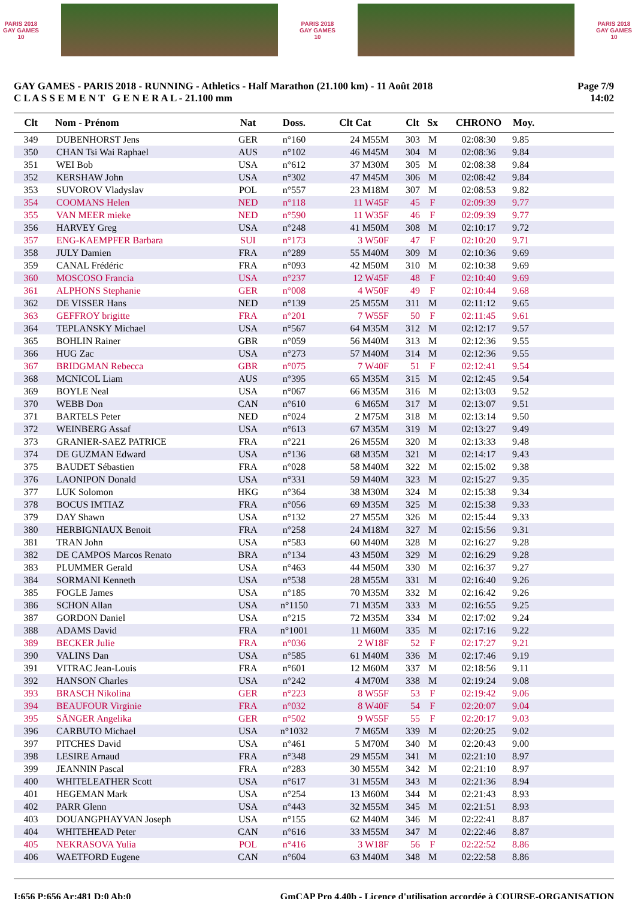PARIS 2018
GAY GAMES 10
PARIS 2018
GAY GAMES 10
PARIS 2018
GAY GAMES 10
GAY GAMES - PARIS 2018 - RUNNING - Athletics - Half Marathon (21.100 km) - 11 Août 2018
C L A S S E M E N T G E N E R A L - 21.100 mm
Page 7/9
14:02
| Clt | Nom - Prénom | Nat | Doss. | Clt Cat | Clt | Sx | CHRONO | Moy. |
| --- | --- | --- | --- | --- | --- | --- | --- | --- |
| 349 | DUBENHORST Jens | GER | n°160 | 24 M55M | 303 | M | 02:08:30 | 9.85 |
| 350 | CHAN Tsi Wai Raphael | AUS | n°102 | 46 M45M | 304 | M | 02:08:36 | 9.84 |
| 351 | WEI Bob | USA | n°612 | 37 M30M | 305 | M | 02:08:38 | 9.84 |
| 352 | KERSHAW John | USA | n°302 | 47 M45M | 306 | M | 02:08:42 | 9.84 |
| 353 | SUVOROV Vladyslav | POL | n°557 | 23 M18M | 307 | M | 02:08:53 | 9.82 |
| 354 | COOMANS Helen | NED | n°118 | 11 W45F | 45 | F | 02:09:39 | 9.77 |
| 355 | VAN MEER mieke | NED | n°590 | 11 W35F | 46 | F | 02:09:39 | 9.77 |
| 356 | HARVEY Greg | USA | n°248 | 41 M50M | 308 | M | 02:10:17 | 9.72 |
| 357 | ENG-KAEMPFER Barbara | SUI | n°173 | 3 W50F | 47 | F | 02:10:20 | 9.71 |
| 358 | JULY Damien | FRA | n°289 | 55 M40M | 309 | M | 02:10:36 | 9.69 |
| 359 | CANAL Frédéric | FRA | n°093 | 42 M50M | 310 | M | 02:10:38 | 9.69 |
| 360 | MOSCOSO Francia | USA | n°237 | 12 W45F | 48 | F | 02:10:40 | 9.69 |
| 361 | ALPHONS Stephanie | GER | n°008 | 4 W50F | 49 | F | 02:10:44 | 9.68 |
| 362 | DE VISSER Hans | NED | n°139 | 25 M55M | 311 | M | 02:11:12 | 9.65 |
| 363 | GEFFROY brigitte | FRA | n°201 | 7 W55F | 50 | F | 02:11:45 | 9.61 |
| 364 | TEPLANSKY Michael | USA | n°567 | 64 M35M | 312 | M | 02:12:17 | 9.57 |
| 365 | BOHLIN Rainer | GBR | n°059 | 56 M40M | 313 | M | 02:12:36 | 9.55 |
| 366 | HUG Zac | USA | n°273 | 57 M40M | 314 | M | 02:12:36 | 9.55 |
| 367 | BRIDGMAN Rebecca | GBR | n°075 | 7 W40F | 51 | F | 02:12:41 | 9.54 |
| 368 | MCNICOL Liam | AUS | n°395 | 65 M35M | 315 | M | 02:12:45 | 9.54 |
| 369 | BOYLE Neal | USA | n°067 | 66 M35M | 316 | M | 02:13:03 | 9.52 |
| 370 | WEBB Don | CAN | n°610 | 6 M65M | 317 | M | 02:13:07 | 9.51 |
| 371 | BARTELS Peter | NED | n°024 | 2 M75M | 318 | M | 02:13:14 | 9.50 |
| 372 | WEINBERG Assaf | USA | n°613 | 67 M35M | 319 | M | 02:13:27 | 9.49 |
| 373 | GRANIER-SAEZ PATRICE | FRA | n°221 | 26 M55M | 320 | M | 02:13:33 | 9.48 |
| 374 | DE GUZMAN Edward | USA | n°136 | 68 M35M | 321 | M | 02:14:17 | 9.43 |
| 375 | BAUDET Sébastien | FRA | n°028 | 58 M40M | 322 | M | 02:15:02 | 9.38 |
| 376 | LAONIPON Donald | USA | n°331 | 59 M40M | 323 | M | 02:15:27 | 9.35 |
| 377 | LUK Solomon | HKG | n°364 | 38 M30M | 324 | M | 02:15:38 | 9.34 |
| 378 | BOCUS IMTIAZ | FRA | n°056 | 69 M35M | 325 | M | 02:15:38 | 9.33 |
| 379 | DAY Shawn | USA | n°132 | 27 M55M | 326 | M | 02:15:44 | 9.33 |
| 380 | HERBIGNIAUX Benoit | FRA | n°258 | 24 M18M | 327 | M | 02:15:56 | 9.31 |
| 381 | TRAN John | USA | n°583 | 60 M40M | 328 | M | 02:16:27 | 9.28 |
| 382 | DE CAMPOS Marcos Renato | BRA | n°134 | 43 M50M | 329 | M | 02:16:29 | 9.28 |
| 383 | PLUMMER Gerald | USA | n°463 | 44 M50M | 330 | M | 02:16:37 | 9.27 |
| 384 | SORMANI Kenneth | USA | n°538 | 28 M55M | 331 | M | 02:16:40 | 9.26 |
| 385 | FOGLE James | USA | n°185 | 70 M35M | 332 | M | 02:16:42 | 9.26 |
| 386 | SCHON Allan | USA | n°1150 | 71 M35M | 333 | M | 02:16:55 | 9.25 |
| 387 | GORDON Daniel | USA | n°215 | 72 M35M | 334 | M | 02:17:02 | 9.24 |
| 388 | ADAMS David | FRA | n°1001 | 11 M60M | 335 | M | 02:17:16 | 9.22 |
| 389 | BECKER Julie | FRA | n°036 | 2 W18F | 52 | F | 02:17:27 | 9.21 |
| 390 | VALINS Dan | USA | n°585 | 61 M40M | 336 | M | 02:17:46 | 9.19 |
| 391 | VITRAC Jean-Louis | FRA | n°601 | 12 M60M | 337 | M | 02:18:56 | 9.11 |
| 392 | HANSON Charles | USA | n°242 | 4 M70M | 338 | M | 02:19:24 | 9.08 |
| 393 | BRASCH Nikolina | GER | n°223 | 8 W55F | 53 | F | 02:19:42 | 9.06 |
| 394 | BEAUFOUR Virginie | FRA | n°032 | 8 W40F | 54 | F | 02:20:07 | 9.04 |
| 395 | SÄNGER Angelika | GER | n°502 | 9 W55F | 55 | F | 02:20:17 | 9.03 |
| 396 | CARBUTO Michael | USA | n°1032 | 7 M65M | 339 | M | 02:20:25 | 9.02 |
| 397 | PITCHES David | USA | n°461 | 5 M70M | 340 | M | 02:20:43 | 9.00 |
| 398 | LESIRE Arnaud | FRA | n°348 | 29 M55M | 341 | M | 02:21:10 | 8.97 |
| 399 | JEANNIN Pascal | FRA | n°283 | 30 M55M | 342 | M | 02:21:10 | 8.97 |
| 400 | WHITELEATHER Scott | USA | n°617 | 31 M55M | 343 | M | 02:21:36 | 8.94 |
| 401 | HEGEMAN Mark | USA | n°254 | 13 M60M | 344 | M | 02:21:43 | 8.93 |
| 402 | PARR Glenn | USA | n°443 | 32 M55M | 345 | M | 02:21:51 | 8.93 |
| 403 | DOUANGPHAYVAN Joseph | USA | n°155 | 62 M40M | 346 | M | 02:22:41 | 8.87 |
| 404 | WHITEHEAD Peter | CAN | n°616 | 33 M55M | 347 | M | 02:22:46 | 8.87 |
| 405 | NEKRASOVA Yulia | POL | n°416 | 3 W18F | 56 | F | 02:22:52 | 8.86 |
| 406 | WAETFORD Eugene | CAN | n°604 | 63 M40M | 348 | M | 02:22:58 | 8.86 |
I:656 P:656 Ar:481 D:0 Ab:0 GmCAP Pro 4.40b - Licence d'utilisation accordée à COURSE-ORGANISATION